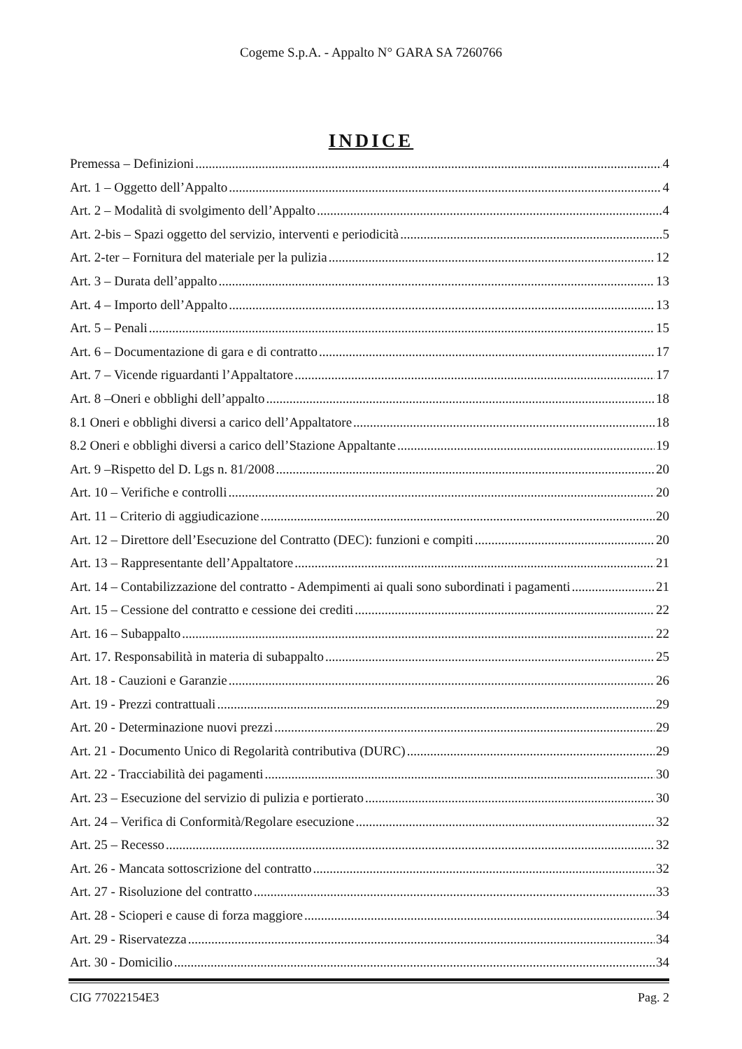Cogeme S.p.A. - Appalto N° GARA SA 7260766
INDICE
Premessa – Definizioni 4
Art. 1 – Oggetto dell’Appalto 4
Art. 2 – Modalità di svolgimento dell’Appalto 4
Art. 2-bis – Spazi oggetto del servizio, interventi e periodicità 5
Art. 2-ter – Fornitura del materiale per la pulizia 12
Art. 3 – Durata dell’appalto 13
Art. 4 – Importo dell’Appalto 13
Art. 5 – Penali 15
Art. 6 – Documentazione di gara e di contratto 17
Art. 7 – Vicende riguardanti l’Appaltatore 17
Art. 8 –Oneri e obblighi dell’appalto 18
8.1 Oneri e obblighi diversi a carico dell’Appaltatore 18
8.2 Oneri e obblighi diversi a carico dell’Stazione Appaltante 19
Art. 9 –Rispetto del D. Lgs n. 81/2008 20
Art. 10 – Verifiche e controlli 20
Art. 11 – Criterio di aggiudicazione 20
Art. 12 – Direttore dell’Esecuzione del Contratto (DEC): funzioni e compiti 20
Art. 13 – Rappresentante dell’Appaltatore 21
Art. 14 – Contabilizzazione del contratto - Adempimenti ai quali sono subordinati i pagamenti 21
Art. 15 – Cessione del contratto e cessione dei crediti 22
Art. 16 – Subappalto 22
Art. 17. Responsabilità in materia di subappalto 25
Art. 18 - Cauzioni e Garanzie 26
Art. 19 - Prezzi contrattuali 29
Art. 20 - Determinazione nuovi prezzi 29
Art. 21 - Documento Unico di Regolarità contributiva (DURC) 29
Art. 22 - Tracciabilità dei pagamenti 30
Art. 23 – Esecuzione del servizio di pulizia e portierato 30
Art. 24 – Verifica di Conformità/Regolare esecuzione 32
Art. 25 – Recesso 32
Art. 26 - Mancata sottoscrizione del contratto 32
Art. 27 - Risoluzione del contratto 33
Art. 28 - Scioperi e cause di forza maggiore 34
Art. 29 - Riservatezza 34
Art. 30 - Domicilio 34
CIG 77022154E3 Pag. 2